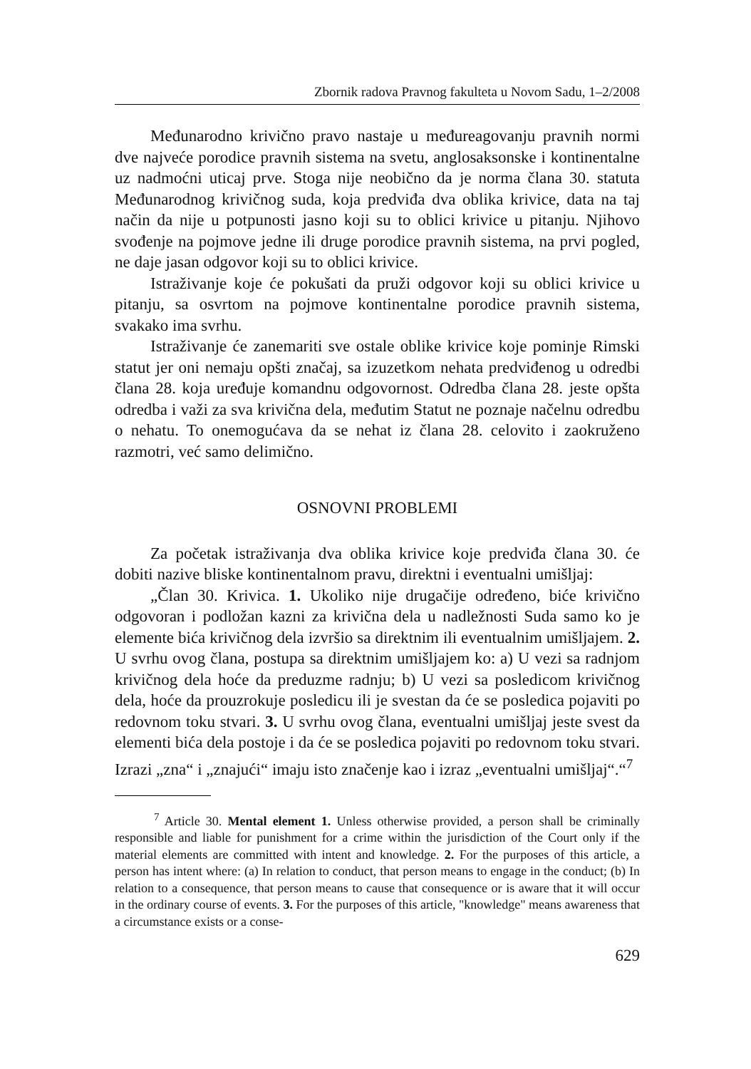Zbornik radova Pravnog fakulteta u Novom Sadu, 1–2/2008
Međunarodno krivično pravo nastaje u međureagovanju pravnih normi dve najveće porodice pravnih sistema na svetu, anglosaksonske i kontinentalne uz nadmoćni uticaj prve. Stoga nije neobično da je norma člana 30. statuta Međunarodnog krivičnog suda, koja predviđa dva oblika krivice, data na taj način da nije u potpunosti jasno koji su to oblici krivice u pitanju. Njihovo svođenje na pojmove jedne ili druge porodice pravnih sistema, na prvi pogled, ne daje jasan odgovor koji su to oblici krivice.
Istraživanje koje će pokušati da pruži odgovor koji su oblici krivice u pitanju, sa osvrtom na pojmove kontinentalne porodice pravnih sistema, svakako ima svrhu.
Istraživanje će zanemariti sve ostale oblike krivice koje pominje Rimski statut jer oni nemaju opšti značaj, sa izuzetkom nehata predviđenog u odredbi člana 28. koja uređuje komandnu odgovornost. Odredba člana 28. jeste opšta odredba i važi za sva krivična dela, međutim Statut ne poznaje načelnu odredbu o nehatu. To onemogućava da se nehat iz člana 28. celovito i zaokruženo razmotri, već samo delimično.
OSNOVNI PROBLEMI
Za početak istraživanja dva oblika krivice koje predviđa člana 30. će dobiti nazive bliske kontinentalnom pravu, direktni i eventualni umišljaj:
„Član 30. Krivica. 1. Ukoliko nije drugačije određeno, biće krivično odgovoran i podložan kazni za krivična dela u nadležnosti Suda samo ko je elemente bića krivičnog dela izvršio sa direktnim ili eventualnim umišljajem. 2. U svrhu ovog člana, postupa sa direktnim umišljajem ko: a) U vezi sa radnjom krivičnog dela hoće da preduzme radnju; b) U vezi sa posledicom krivičnog dela, hoće da prouzrokuje posledicu ili je svestan da će se posledica pojaviti po redovnom toku stvari. 3. U svrhu ovog člana, eventualni umišljaj jeste svest da elementi bića dela postoje i da će se posledica pojaviti po redovnom toku stvari. Izrazi „zna“ i „znajući“ imaju isto značenje kao i izraz „eventualni umišljaj“.“<sup>7</sup>
<sup>7</sup> Article 30. Mental element 1. Unless otherwise provided, a person shall be criminally responsible and liable for punishment for a crime within the jurisdiction of the Court only if the material elements are committed with intent and knowledge. 2. For the purposes of this article, a person has intent where: (a) In relation to conduct, that person means to engage in the conduct; (b) In relation to a consequence, that person means to cause that consequence or is aware that it will occur in the ordinary course of events. 3. For the purposes of this article, "knowledge" means awareness that a circumstance exists or a conse-
629